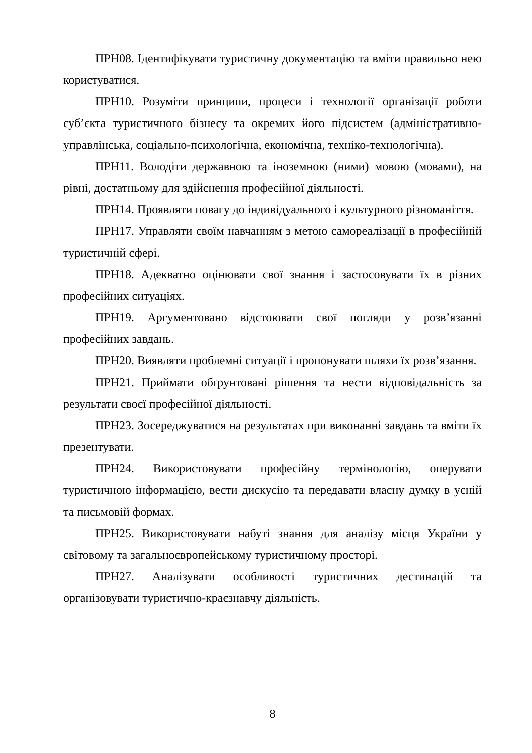ПРН08. Ідентифікувати туристичну документацію та вміти правильно нею користуватися.
ПРН10. Розуміти принципи, процеси і технології організації роботи суб’єкта туристичного бізнесу та окремих його підсистем (адміністративно-управлінська, соціально-психологічна, економічна, техніко-технологічна).
ПРН11. Володіти державною та іноземною (ними) мовою (мовами), на рівні, достатньому для здійснення професійної діяльності.
ПРН14. Проявляти повагу до індивідуального і культурного різноманіття.
ПРН17. Управляти своїм навчанням з метою самореалізації в професійній туристичній сфері.
ПРН18. Адекватно оцінювати свої знання і застосовувати їх в різних професійних ситуаціях.
ПРН19. Аргументовано відстоювати свої погляди у розв’язанні професійних завдань.
ПРН20. Виявляти проблемні ситуації і пропонувати шляхи їх розв’язання.
ПРН21. Приймати обґрунтовані рішення та нести відповідальність за результати своєї професійної діяльності.
ПРН23. Зосереджуватися на результатах при виконанні завдань та вміти їх презентувати.
ПРН24. Використовувати професійну термінологію, оперувати туристичною інформацією, вести дискусію та передавати власну думку в усній та письмовій формах.
ПРН25. Використовувати набуті знання для аналізу місця України у світовому та загальноєвропейському туристичному просторі.
ПРН27. Аналізувати особливості туристичних дестинацій та організовувати туристично-краєзнавчу діяльність.
8